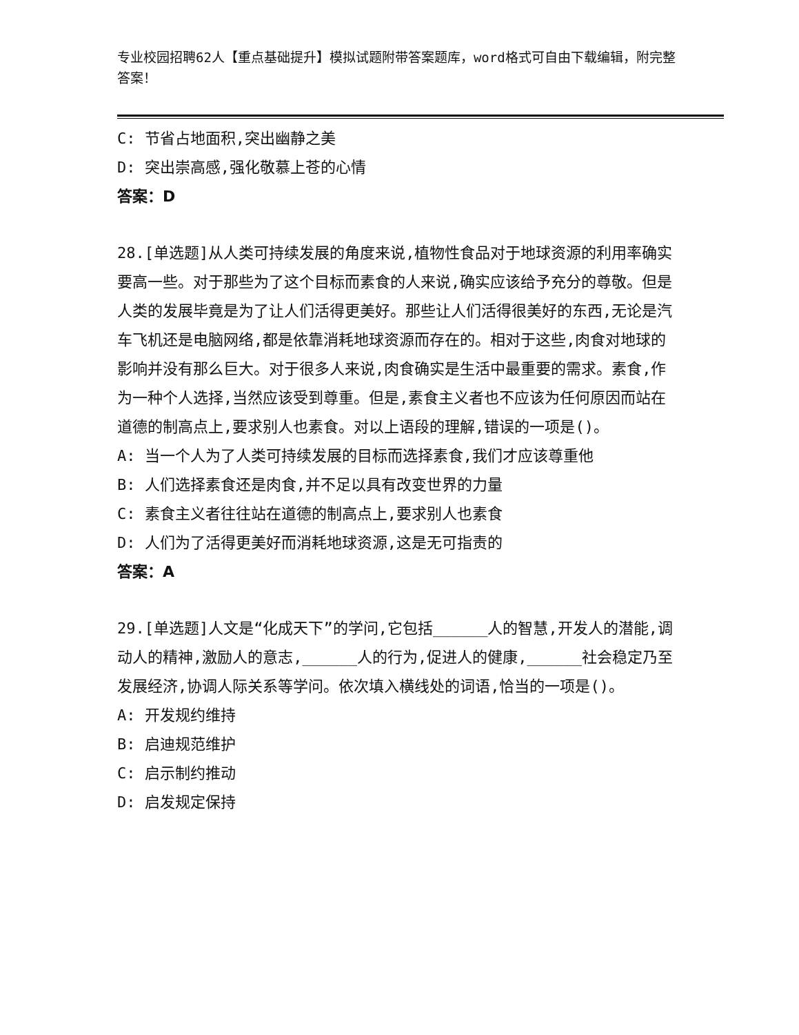专业校园招聘62人【重点基础提升】模拟试题附带答案题库，word格式可自由下载编辑，附完整答案！
C: 节省占地面积,突出幽静之美
D: 突出崇高感,强化敬慕上苍的心情
答案：D
28.[单选题]从人类可持续发展的角度来说,植物性食品对于地球资源的利用率确实要高一些。对于那些为了这个目标而素食的人来说,确实应该给予充分的尊敬。但是人类的发展毕竟是为了让人们活得更美好。那些让人们活得很美好的东西,无论是汽车飞机还是电脑网络,都是依靠消耗地球资源而存在的。相对于这些,肉食对地球的影响并没有那么巨大。对于很多人来说,肉食确实是生活中最重要的需求。素食,作为一种个人选择,当然应该受到尊重。但是,素食主义者也不应该为任何原因而站在道德的制高点上,要求别人也素食。对以上语段的理解,错误的一项是()。
A: 当一个人为了人类可持续发展的目标而选择素食,我们才应该尊重他
B: 人们选择素食还是肉食,并不足以具有改变世界的力量
C: 素食主义者往往站在道德的制高点上,要求别人也素食
D: 人们为了活得更美好而消耗地球资源,这是无可指责的
答案：A
29.[单选题]人文是“化成天下”的学问,它包括______人的智慧,开发人的潜能,调动人的精神,激励人的意志,______人的行为,促进人的健康,______社会稳定乃至发展经济,协调人际关系等学问。依次填入横线处的词语,恰当的一项是()。
A: 开发规约维持
B: 启迪规范维护
C: 启示制约推动
D: 启发规定保持